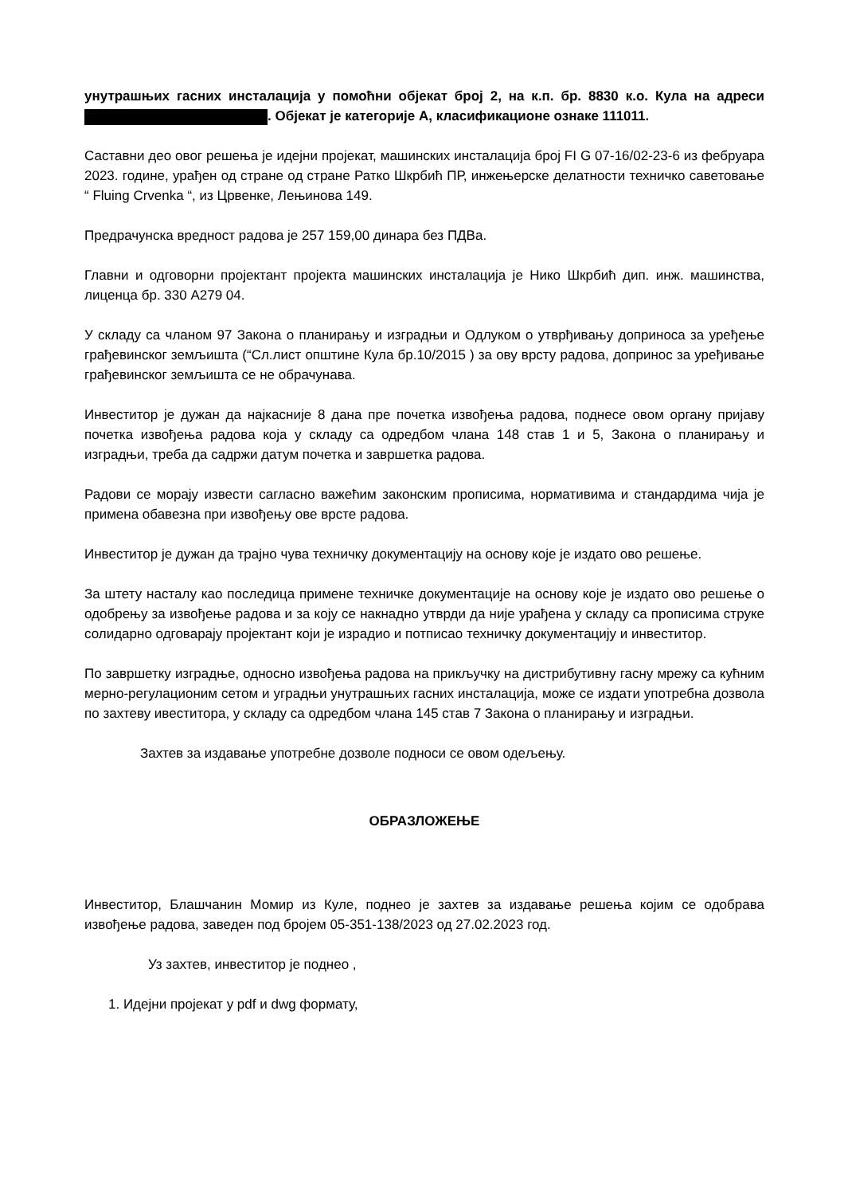унутрашњих гасних инсталација у помоћни објекат број 2, на к.п. бр. 8830 к.о. Кула на адреси . Објекат је категорије А, класификационе ознаке 111011.
Саставни део овог решења је идејни пројекат, машинских инсталација број FI G 07-16/02-23-6 из фебруара 2023. године, урађен од стране од стране Ратко Шкрбић ПР, инжењерске делатности техничко саветовање “ Fluing Crvenka “, из Црвенке, Лењинова 149.
Предрачунска вредност радова је 257 159,00 динара без ПДВа.
Главни и одговорни пројектант пројекта машинских инсталација је Нико Шкрбић дип. инж. машинства, лиценца бр. 330 А279 04.
У складу са чланом 97 Закона о планирању и изградњи и Одлуком о утврђивању доприноса за уређење грађевинског земљишта (“Сл.лист општине Кула бр.10/2015 ) за ову врсту радова, допринос за уређивање грађевинског земљишта се не обрачунава.
Инвеститор је дужан да најкасније 8 дана пре почетка извођења радова, поднесе овом органу пријаву почетка извођења радова која у складу са одредбом члана 148 став 1 и 5, Закона о планирању и изградњи, треба да садржи датум почетка и завршетка радова.
Радови се морају извести сагласно важећим законским прописима, нормативима и стандардима чија је примена обавезна при извођењу ове врсте радова.
Инвеститор је дужан да трајно чува техничку документацију на основу које је издато ово решење.
За штету насталу као последица примене техничке документације на основу које је издато ово решење о одобрењу за извођење радова и за коју се накнадно утврди да није урађена у складу са прописима струке солидарно одговарају пројектант који је израдио и потписао техничку документацију и инвеститор.
По завршетку изградње, односно извођења радова на прикључку на дистрибутивну гасну мрежу са кућним мерно-регулационим сетом и уградњи унутрашњих гасних инсталација, може се издати употребна дозвола по захтеву ивеститора, у складу са одредбом члана 145 став 7 Закона о планирању и изградњи.
Захтев за издавање употребне дозволе подноси се овом одељењу.
ОБРАЗЛОЖЕЊЕ
Инвеститор, Блашчанин Момир из Куле, поднео је захтев за издавање решења којим се одобрава извођење радова, заведен под бројем 05-351-138/2023 од 27.02.2023 год.
Уз захтев, инвеститор је поднео ,
1. Идејни пројекат у pdf и dwg формату,